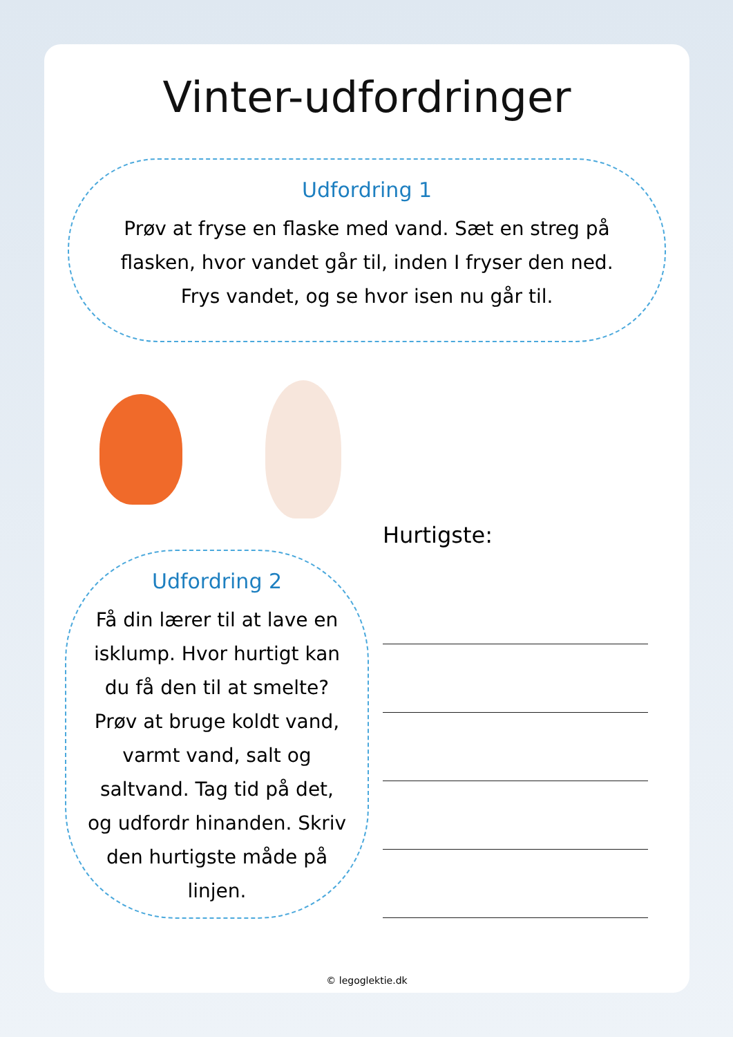Vinter-udfordringer
Udfordring 1
Prøv at fryse en flaske med vand. Sæt en streg på flasken, hvor vandet går til, inden I fryser den ned. Frys vandet, og se hvor isen nu går til.
Udfordring 2
Få din lærer til at lave en isklump. Hvor hurtigt kan du få den til at smelte? Prøv at bruge koldt vand, varmt vand, salt og saltvand. Tag tid på det, og udfordr hinanden. Skriv den hurtigste måde på linjen.
Hurtigste:
© legoglektie.dk